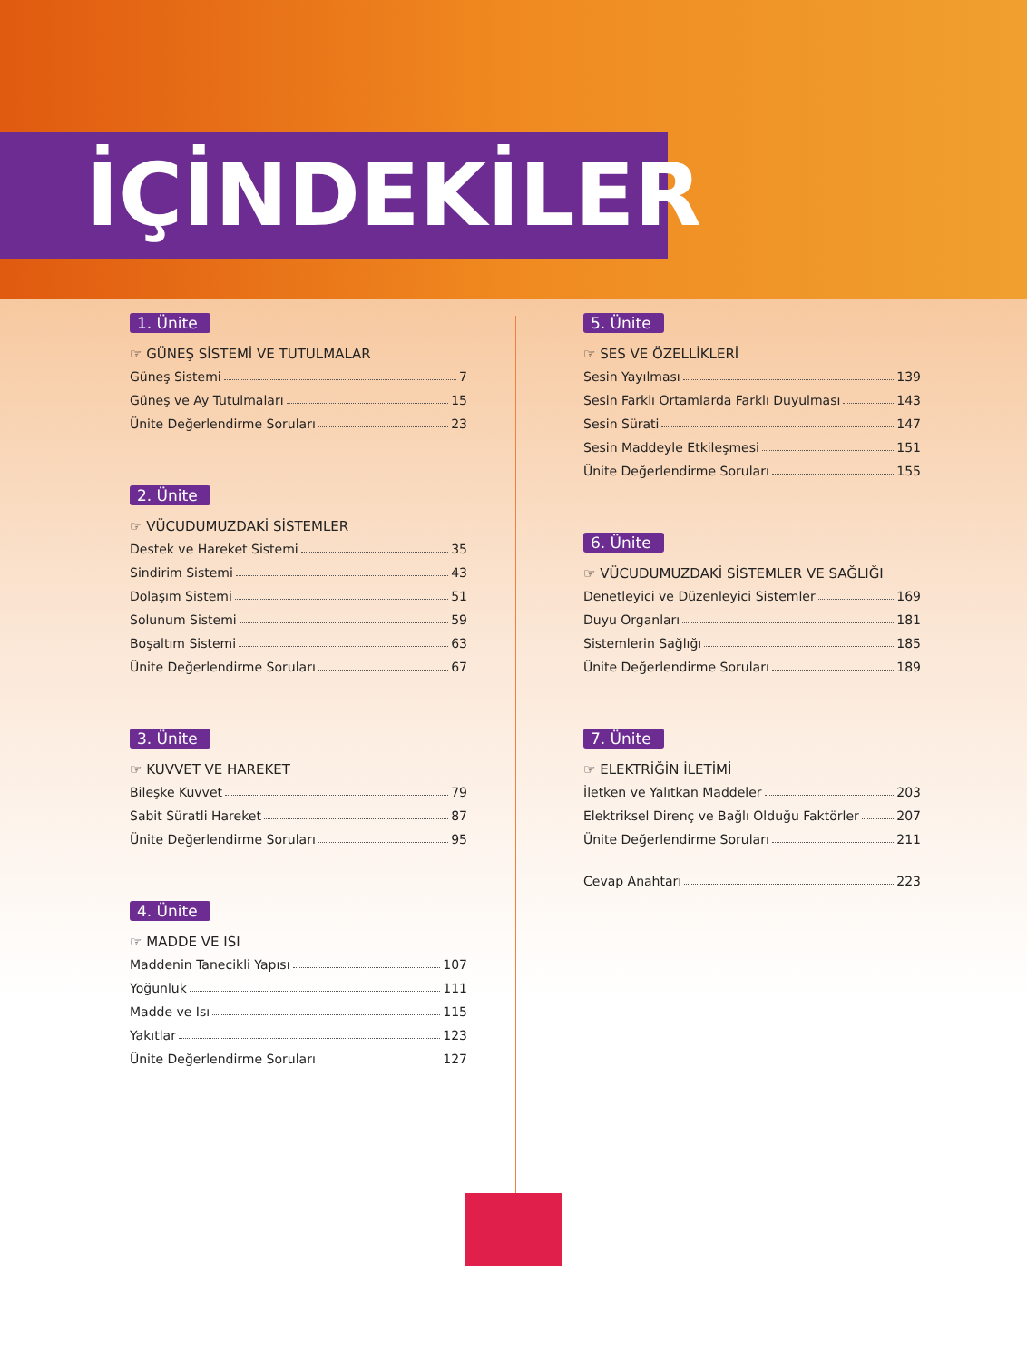İÇİNDEKİLER
1. Ünite
☞ GÜNEŞ SİSTEMİ VE TUTULMALAR
Güneş Sistemi 7
Güneş ve Ay Tutulmaları 15
Ünite Değerlendirme Soruları 23
2. Ünite
☞ VÜCUDUMUZDAKİ SİSTEMLER
Destek ve Hareket Sistemi 35
Sindirim Sistemi 43
Dolaşım Sistemi 51
Solunum Sistemi 59
Boşaltım Sistemi 63
Ünite Değerlendirme Soruları 67
3. Ünite
☞ KUVVET VE HAREKET
Bileşke Kuvvet 79
Sabit Süratli Hareket 87
Ünite Değerlendirme Soruları 95
4. Ünite
☞ MADDE VE ISI
Maddenin Tanecikli Yapısı 107
Yoğunluk 111
Madde ve Isı 115
Yakıtlar 123
Ünite Değerlendirme Soruları 127
5. Ünite
☞ SES VE ÖZELLİKLERİ
Sesin Yayılması 139
Sesin Farklı Ortamlarda Farklı Duyulması 143
Sesin Sürati 147
Sesin Maddeyle Etkileşmesi 151
Ünite Değerlendirme Soruları 155
6. Ünite
☞ VÜCUDUMUZDAKİ SİSTEMLER VE SAĞLIĞI
Denetleyici ve Düzenleyici Sistemler 169
Duyu Organları 181
Sistemlerin Sağlığı 185
Ünite Değerlendirme Soruları 189
7. Ünite
☞ ELEKTRİĞİN İLETİMİ
İletken ve Yalıtkan Maddeler 203
Elektriksel Direnç ve Bağlı Olduğu Faktörler 207
Ünite Değerlendirme Soruları 211
Cevap Anahtarı 223